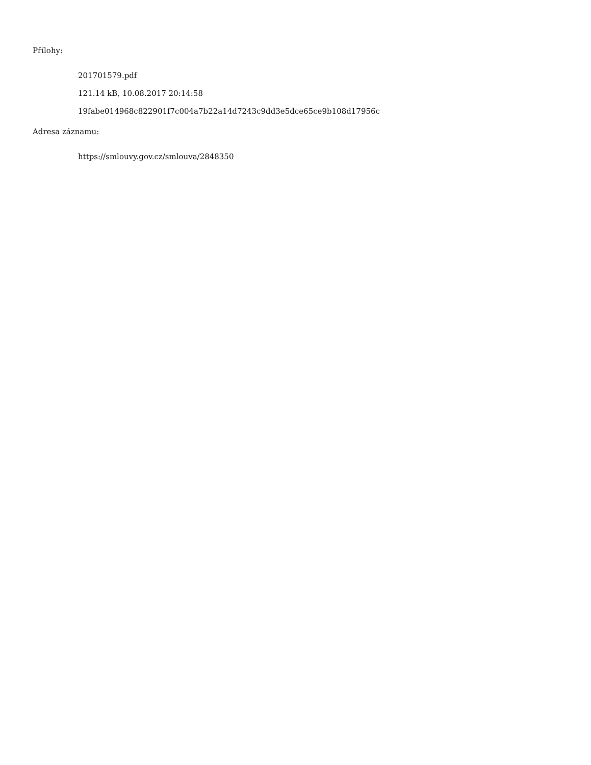Přílohy:
201701579.pdf
121.14 kB, 10.08.2017 20:14:58
19fabe014968c822901f7c004a7b22a14d7243c9dd3e5dce65ce9b108d17956c
Adresa záznamu:
https://smlouvy.gov.cz/smlouva/2848350